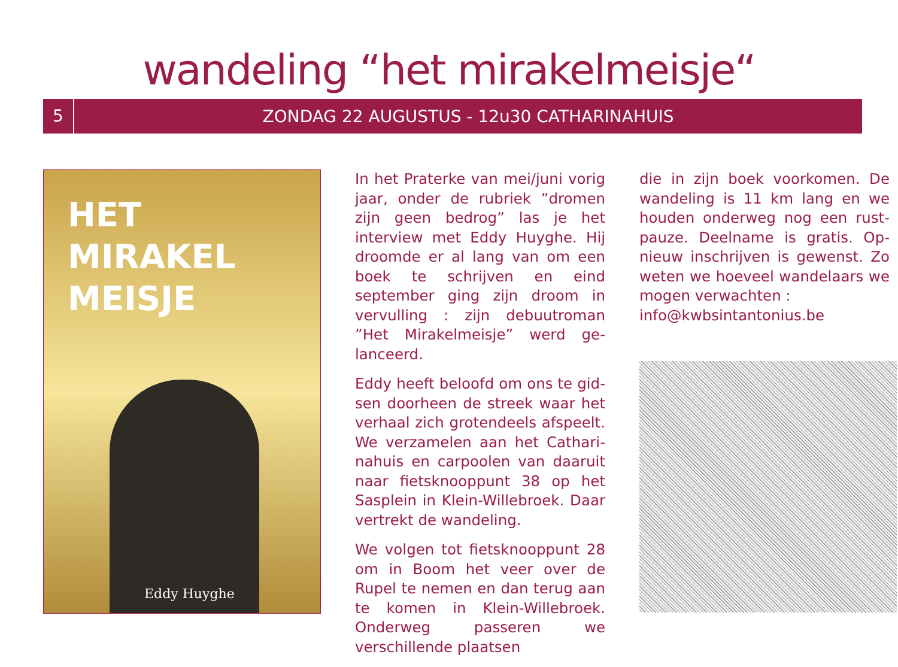wandeling “het mirakelmeisje“
5
ZONDAG 22 AUGUSTUS - 12u30 CATHARINAHUIS
HET
MIRAKEL
MEISJE
Eddy Huyghe
In het Praterke van mei/juni vorig jaar, onder de rubriek ”dromen zijn geen bedrog” las je het interview met Eddy Huyghe. Hij droomde er al lang van om een boek te schrij­ven en eind september ging zijn droom in vervulling : zijn debuutro­man ”Het Mirakelmeisje” werd ge­lanceerd.
Eddy heeft beloofd om ons te gid­sen doorheen de streek waar het verhaal zich grotendeels afspeelt. We verzamelen aan het Cathari­nahuis en carpoolen van daaruit naar fietsknooppunt 38 op het Sas­plein in Klein-Willebroek. Daar ver­trekt de wandeling.
We volgen tot fietsknooppunt 28 om in Boom het veer over de Rupel te nemen en dan terug aan te ko­men in Klein-Willebroek. Onderweg passeren we verschillende plaatsen
die in zijn boek voorkomen. De wandeling is 11 km lang en we houden onderweg nog een rust­pauze. Deelname is gratis. Op­nieuw inschrijven is gewenst. Zo weten we hoeveel wandelaars we mogen verwachten :
info@kwbsintantonius.be